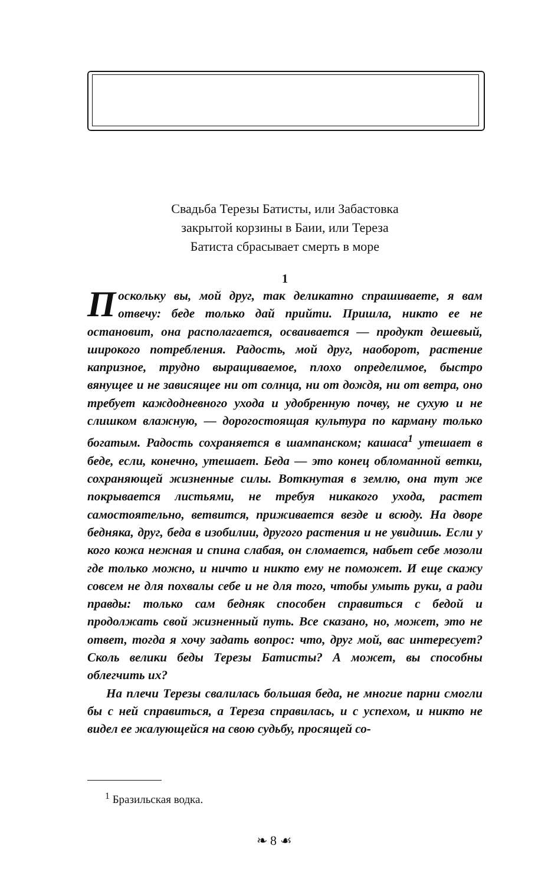Свадьба Терезы Батисты, или Забастовка
закрытой корзины в Баии, или Тереза
Батиста сбрасывает смерть в море
1
Поскольку вы, мой друг, так деликатно спрашиваете, я вам отвечу: беде только дай прийти. Пришла, никто ее не остановит, она располагается, осваивается — продукт дешевый, широкого потребления. Радость, мой друг, наоборот, растение капризное, трудно выращиваемое, плохо определимое, быстро вянущее и не зависящее ни от солнца, ни от дождя, ни от ветра, оно требует каждодневного ухода и удобренную почву, не сухую и не слишком влажную, — дорогостоящая культура по карману только богатым. Радость сохраняется в шампанском; кашаса<sup>1</sup> утешает в беде, если, конечно, утешает. Беда — это конец обломанной ветки, сохраняющей жизненные силы. Воткнутая в землю, она тут же покрывается листьями, не требуя никакого ухода, растет самостоятельно, ветвится, приживается везде и всюду. На дворе бедняка, друг, беда в изобилии, другого растения и не увидишь. Если у кого кожа нежная и спина слабая, он сломается, набьет себе мозоли где только можно, и ничто и никто ему не поможет. И еще скажу совсем не для похвалы себе и не для того, чтобы умыть руки, а ради правды: только сам бедняк способен справиться с бедой и продолжать свой жизненный путь. Все сказано, но, может, это не ответ, тогда я хочу задать вопрос: что, друг мой, вас интересует? Сколь велики беды Терезы Батисты? А может, вы способны облегчить их?
На плечи Терезы свалилась большая беда, не многие парни смогли бы с ней справиться, а Тереза справилась, и с успехом, и никто не видел ее жалующейся на свою судьбу, просящей со-
<sup>1</sup> Бразильская водка.
❧ 8 ☙